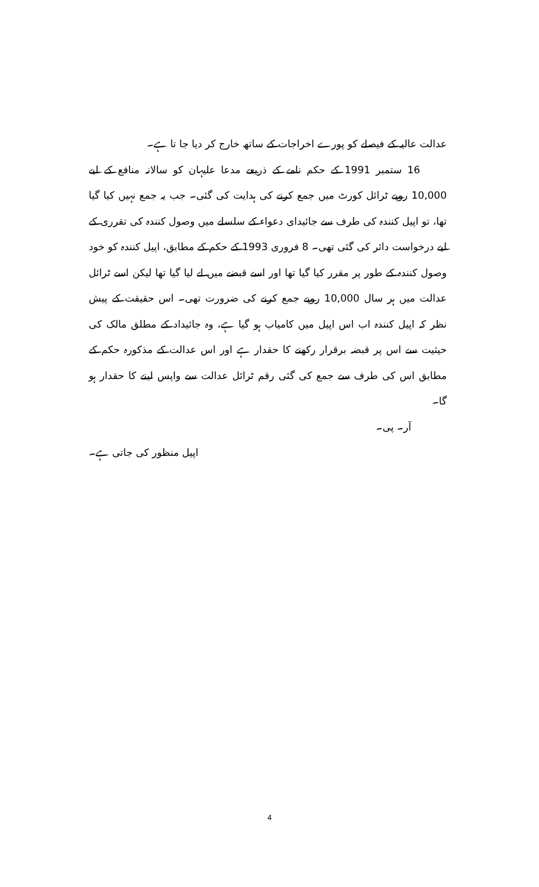عدالت عالیہ کے فیصلے کو پورے اخراجات کے ساتھ خارج کر دیا جا تا ہے۔
16 ستمبر 1991 کے حکم نامے کے ذریعے مدعا علیہان کو سالانہ منافع کے لیے 10,000 روپے ٹرائل کورٹ میں جمع کرنے کی ہدایت کی گئی۔ جب یہ جمع نہیں کیا گیا تھا، تو اپیل کنندہ کی طرف سے جائیدای دعواء کے سلسلے میں وصول کنندہ کی تقرری کے لیے درخواست دائر کی گئی تھی۔ 8 فروری 1993 کے حکم کے مطابق، اپیل کنندہ کو خود وصول کنندہ کے طور پر مقرر کیا گیا تھا اور اسے قبضے میں لے لیا گیا تھا لیکن اسے ٹرائل عدالت میں ہر سال 10,000 روپے جمع کرنے کی ضرورت تھی۔ اس حقیقت کے پیش نظر کہ اپیل کنندہ اب اس اپیل میں کامیاب ہو گیا ہے، وہ جائیداد کے مطلق مالک کی حیثیت سے اس پر قبضہ برقرار رکھنے کا حقدار ہے اور اس عدالت کے مذکورہ حکم کے مطابق اس کی طرف سے جمع کی گئی رقم ٹرائل عدالت سے واپس لینے کا حقدار ہو گا۔
آر۔ پی۔
اپیل منظور کی جاتی ہے۔
4